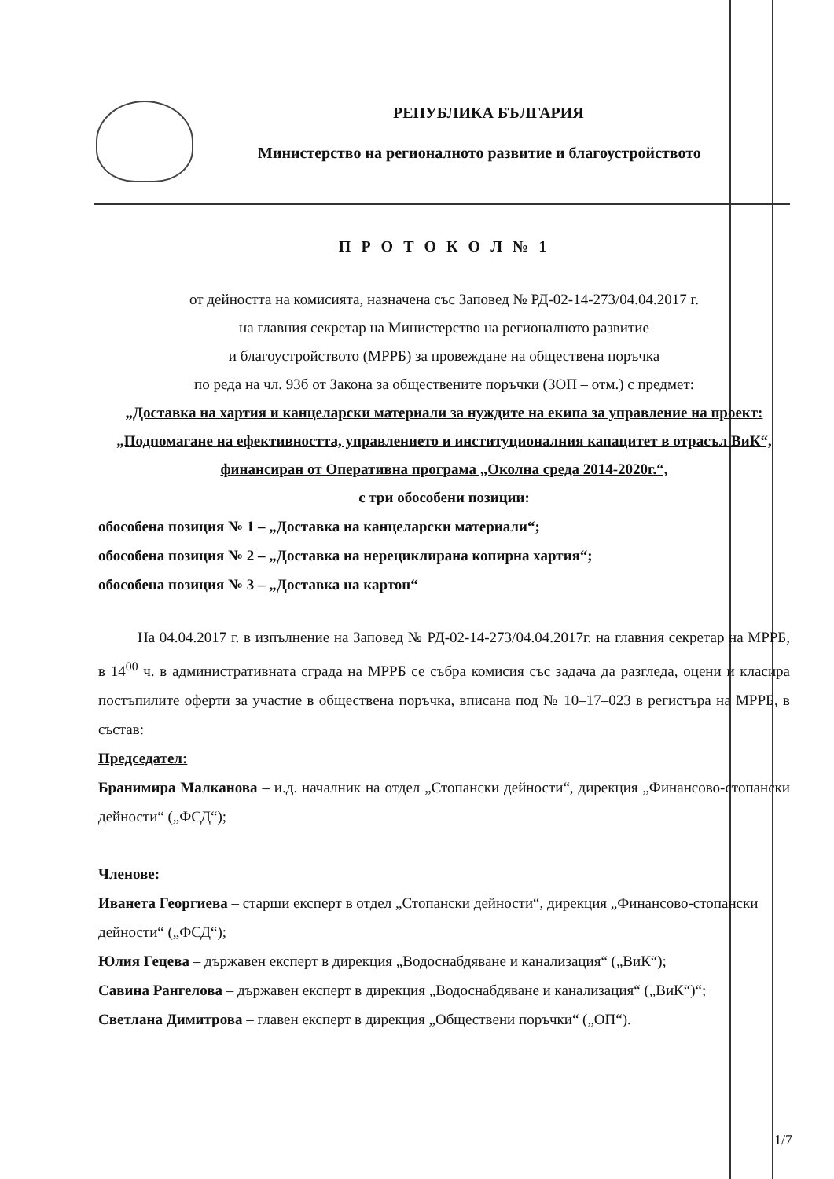РЕПУБЛИКА БЪЛГАРИЯ
Министерство на регионалното развитие и благоустройството
П Р О Т О К О Л № 1
от дейността на комисията, назначена със Заповед № РД-02-14-273/04.04.2017 г.
на главния секретар на Министерство на регионалното развитие
и благоустройството (МРРБ) за провеждане на обществена поръчка
по реда на чл. 93б от Закона за обществените поръчки (ЗОП – отм.) с предмет:
„Доставка на хартия и канцеларски материали за нуждите на екипа за управление на проект: „Подпомагане на ефективността, управлението и институционалния капацитет в отрасъл ВиК“, финансиран от Оперативна програма „Околна среда 2014-2020г.“,
с три обособени позиции:
обособена позиция № 1 – „Доставка на канцеларски материали“;
обособена позиция № 2 – „Доставка на нерециклирана копирна хартия“;
обособена позиция № 3 – „Доставка на картон“
На 04.04.2017 г. в изпълнение на Заповед № РД-02-14-273/04.04.2017г. на главния секретар на МРРБ, в 14<sup>00</sup> ч. в административната сграда на МРРБ се събра комисия със задача да разгледа, оцени и класира постъпилите оферти за участие в обществена поръчка, вписана под № 10–17–023 в регистъра на МРРБ, в състав:
Председател:
Бранимира Малканова – и.д. началник на отдел „Стопански дейности“, дирекция „Финансово-стопански дейности“ („ФСД“);
Членове:
Иванета Георгиева – старши експерт в отдел „Стопански дейности“, дирекция „Финансово-стопански дейности“ („ФСД“);
Юлия Гецева – държавен експерт в дирекция „Водоснабдяване и канализация“ („ВиК“);
Савина Рангелова – държавен експерт в дирекция „Водоснабдяване и канализация“ („ВиК“)“;
Светлана Димитрова – главен експерт в дирекция „Обществени поръчки“ („ОП“).
1/7